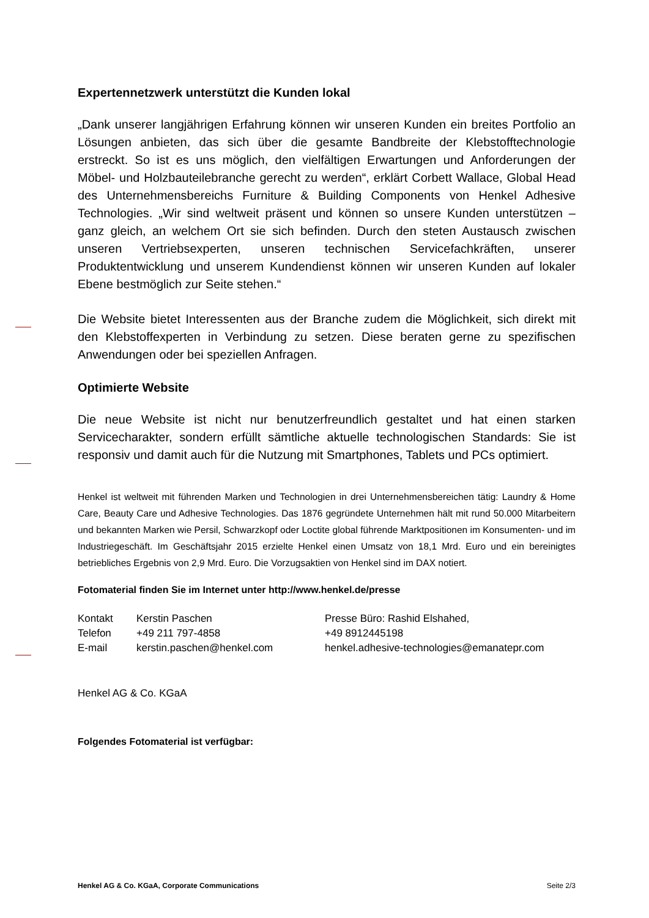Expertennetzwerk unterstützt die Kunden lokal
„Dank unserer langjährigen Erfahrung können wir unseren Kunden ein breites Portfolio an Lösungen anbieten, das sich über die gesamte Bandbreite der Klebstofftechnologie erstreckt. So ist es uns möglich, den vielfältigen Erwartungen und Anforderungen der Möbel- und Holzbauteilebranche gerecht zu werden“, erklärt Corbett Wallace, Global Head des Unternehmensbereichs Furniture & Building Components von Henkel Adhesive Technologies. „Wir sind weltweit präsent und können so unsere Kunden unterstützen – ganz gleich, an welchem Ort sie sich befinden. Durch den steten Austausch zwischen unseren Vertriebsexperten, unseren technischen Servicefachkräften, unserer Produktentwicklung und unserem Kundendienst können wir unseren Kunden auf lokaler Ebene bestmöglich zur Seite stehen.“
Die Website bietet Interessenten aus der Branche zudem die Möglichkeit, sich direkt mit den Klebstoffexperten in Verbindung zu setzen. Diese beraten gerne zu spezifischen Anwendungen oder bei speziellen Anfragen.
Optimierte Website
Die neue Website ist nicht nur benutzerfreundlich gestaltet und hat einen starken Servicecharakter, sondern erfüllt sämtliche aktuelle technologischen Standards: Sie ist responsiv und damit auch für die Nutzung mit Smartphones, Tablets und PCs optimiert.
Henkel ist weltweit mit führenden Marken und Technologien in drei Unternehmensbereichen tätig: Laundry & Home Care, Beauty Care und Adhesive Technologies. Das 1876 gegründete Unternehmen hält mit rund 50.000 Mitarbeitern und bekannten Marken wie Persil, Schwarzkopf oder Loctite global führende Marktpositionen im Konsumenten- und im Industriegeschäft. Im Geschäftsjahr 2015 erzielte Henkel einen Umsatz von 18,1 Mrd. Euro und ein bereinigtes betriebliches Ergebnis von 2,9 Mrd. Euro. Die Vorzugsaktien von Henkel sind im DAX notiert.
Fotomaterial finden Sie im Internet unter http://www.henkel.de/presse
| Kontakt | Kerstin Paschen | Presse Büro: Rashid Elshahed, |
| Telefon | +49 211 797-4858 | +49 8912445198 |
| E-mail | kerstin.paschen@henkel.com | henkel.adhesive-technologies@emanatepr.com |
Henkel AG & Co. KGaA
Folgendes Fotomaterial ist verfügbar:
Henkel AG & Co. KGaA, Corporate Communications Seite 2/3